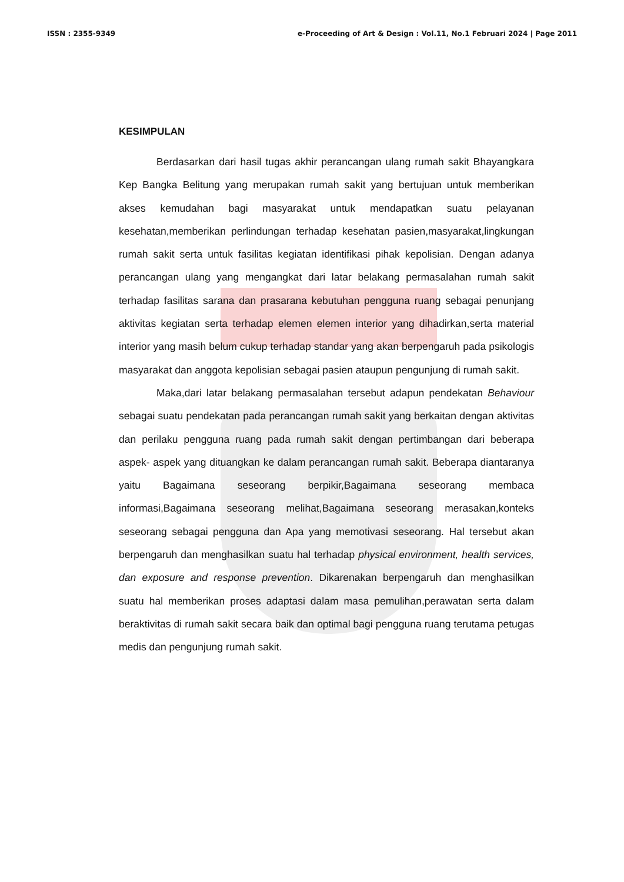ISSN : 2355-9349 e-Proceeding of Art & Design : Vol.11, No.1 Februari 2024 | Page 2011
KESIMPULAN
Berdasarkan dari hasil tugas akhir perancangan ulang rumah sakit Bhayangkara Kep Bangka Belitung yang merupakan rumah sakit yang bertujuan untuk memberikan akses kemudahan bagi masyarakat untuk mendapatkan suatu pelayanan kesehatan,memberikan perlindungan terhadap kesehatan pasien,masyarakat,lingkungan rumah sakit serta untuk fasilitas kegiatan identifikasi pihak kepolisian. Dengan adanya perancangan ulang yang mengangkat dari latar belakang permasalahan rumah sakit terhadap fasilitas sarana dan prasarana kebutuhan pengguna ruang sebagai penunjang aktivitas kegiatan serta terhadap elemen elemen interior yang dihadirkan,serta material interior yang masih belum cukup terhadap standar yang akan berpengaruh pada psikologis masyarakat dan anggota kepolisian sebagai pasien ataupun pengunjung di rumah sakit.
Maka,dari latar belakang permasalahan tersebut adapun pendekatan Behaviour sebagai suatu pendekatan pada perancangan rumah sakit yang berkaitan dengan aktivitas dan perilaku pengguna ruang pada rumah sakit dengan pertimbangan dari beberapa aspek- aspek yang dituangkan ke dalam perancangan rumah sakit. Beberapa diantaranya yaitu Bagaimana seseorang berpikir,Bagaimana seseorang membaca informasi,Bagaimana seseorang melihat,Bagaimana seseorang merasakan,konteks seseorang sebagai pengguna dan Apa yang memotivasi seseorang. Hal tersebut akan berpengaruh dan menghasilkan suatu hal terhadap physical environment, health services, dan exposure and response prevention. Dikarenakan berpengaruh dan menghasilkan suatu hal memberikan proses adaptasi dalam masa pemulihan,perawatan serta dalam beraktivitas di rumah sakit secara baik dan optimal bagi pengguna ruang terutama petugas medis dan pengunjung rumah sakit.